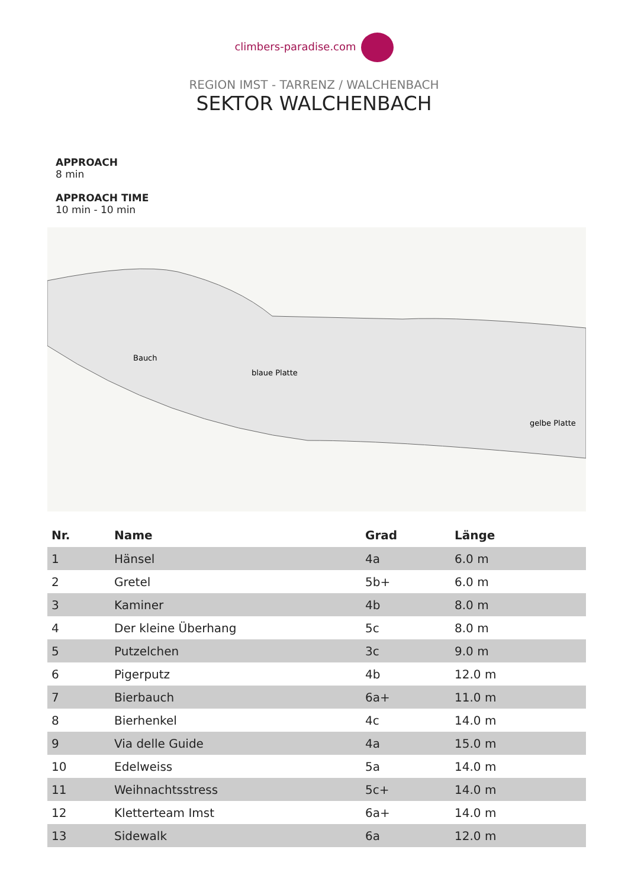climbers-paradise.com
REGION IMST - TARRENZ / WALCHENBACH
SEKTOR WALCHENBACH
APPROACH
8 min
APPROACH TIME
10 min - 10 min
Bauch
blaue Platte
gelbe Platte
| Nr. | Name | Grad | Länge |
| --- | --- | --- | --- |
| 1 | Hänsel | 4a | 6.0 m |
| 2 | Gretel | 5b+ | 6.0 m |
| 3 | Kaminer | 4b | 8.0 m |
| 4 | Der kleine Überhang | 5c | 8.0 m |
| 5 | Putzelchen | 3c | 9.0 m |
| 6 | Pigerputz | 4b | 12.0 m |
| 7 | Bierbauch | 6a+ | 11.0 m |
| 8 | Bierhenkel | 4c | 14.0 m |
| 9 | Via delle Guide | 4a | 15.0 m |
| 10 | Edelweiss | 5a | 14.0 m |
| 11 | Weihnachtsstress | 5c+ | 14.0 m |
| 12 | Kletterteam Imst | 6a+ | 14.0 m |
| 13 | Sidewalk | 6a | 12.0 m |